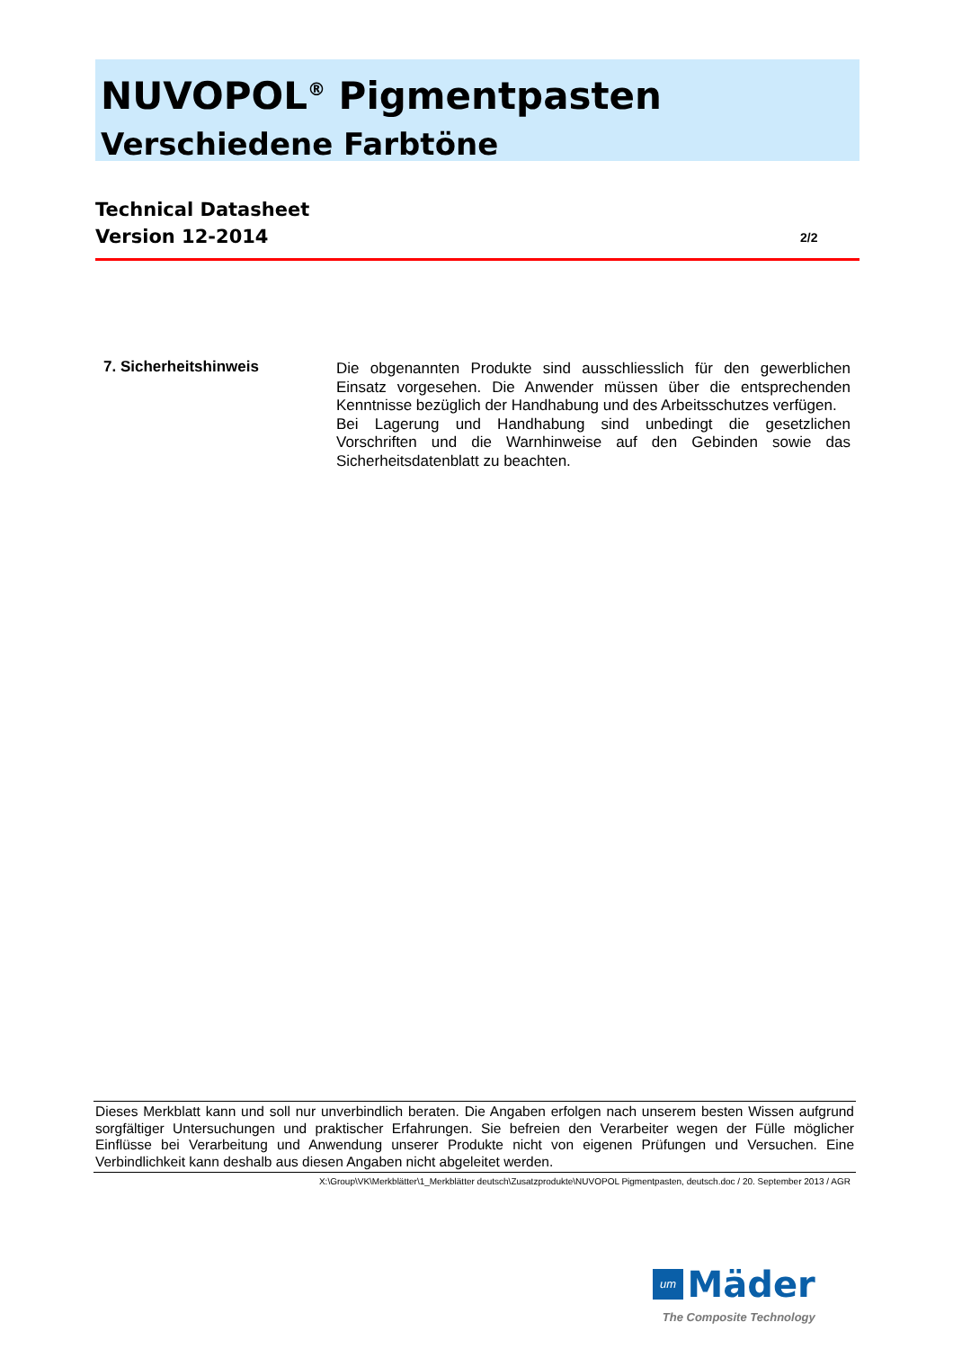NUVOPOL<sup>®</sup> Pigmentpasten
Verschiedene Farbtöne
Technical Datasheet
Version 12-2014
2/2
7. Sicherheitshinweis
Die obgenannten Produkte sind ausschliesslich für den gewerblichen Einsatz vorgesehen. Die Anwender müssen über die entsprechenden Kenntnisse bezüglich der Handhabung und des Arbeitsschutzes verfügen.
Bei Lagerung und Handhabung sind unbedingt die gesetzlichen Vorschriften und die Warnhinweise auf den Gebinden sowie das Sicherheitsdatenblatt zu beachten.
Dieses Merkblatt kann und soll nur unverbindlich beraten. Die Angaben erfolgen nach unserem besten Wissen aufgrund sorgfältiger Untersuchungen und praktischer Erfahrungen. Sie befreien den Verarbeiter wegen der Fülle möglicher Einflüsse bei Verarbeitung und Anwendung unserer Produkte nicht von eigenen Prüfungen und Versuchen. Eine Verbindlichkeit kann deshalb aus diesen Angaben nicht abgeleitet werden.
X:\Group\VK\Merkblätter\1_Merkblätter deutsch\Zusatzprodukte\NUVOPOL Pigmentpasten, deutsch.doc / 20. September 2013 / AGR
um Mäder
The Composite Technology